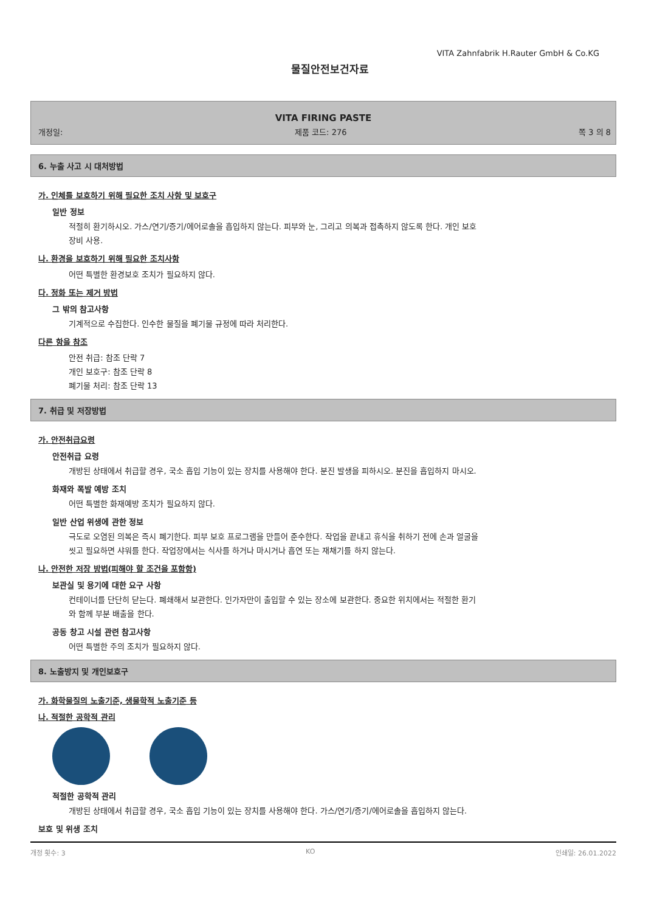VITA Zahnfabrik H.Rauter GmbH & Co.KG
물질안전보건자료
VITA FIRING PASTE
개정일: 제품 코드: 276 쪽 3 의 8
6. 누출 사고 시 대처방법
가. 인체를 보호하기 위해 필요한 조치 사항 및 보호구
일반 정보
적절히 환기하시오. 가스/연기/증기/에어로솔을 흡입하지 않는다. 피부와 눈, 그리고 의복과 접촉하지 않도록 한다. 개인 보호 장비 사용.
나. 환경을 보호하기 위해 필요한 조치사항
어떤 특별한 환경보호 조치가 필요하지 않다.
다. 정화 또는 제거 방법
그 밖의 참고사항
기계적으로 수집한다. 인수한 물질을 폐기물 규정에 따라 처리한다.
다른 항을 참조
안전 취급: 참조 단락 7
개인 보호구: 참조 단락 8
폐기물 처리: 참조 단락 13
7. 취급 및 저장방법
가. 안전취급요령
안전취급 요령
개방된 상태에서 취급할 경우, 국소 흡입 기능이 있는 장치를 사용해야 한다. 분진 발생을 피하시오. 분진을 흡입하지 마시오.
화재와 폭발 예방 조치
어떤 특별한 화재예방 조치가 필요하지 않다.
일반 산업 위생에 관한 정보
극도로 오염된 의복은 즉시 폐기한다. 피부 보호 프로그램을 만들어 준수한다. 작업을 끝내고 휴식을 취하기 전에 손과 얼굴을 씻고 필요하면 샤워를 한다. 작업장에서는 식사를 하거나 마시거나 흡연 또는 재채기를 하지 않는다.
나. 안전한 저장 방법(피해야 할 조건을 포함함)
보관실 및 용기에 대한 요구 사항
컨테이너를 단단히 닫는다. 폐쇄해서 보관한다. 인가자만이 출입할 수 있는 장소에 보관한다. 중요한 위치에서는 적절한 환기와 함께 부분 배출을 한다.
공동 창고 시설 관련 참고사항
어떤 특별한 주의 조치가 필요하지 않다.
8. 노출방지 및 개인보호구
가. 화학물질의 노출기준, 생물학적 노출기준 등
나. 적절한 공학적 관리
적절한 공학적 관리
개방된 상태에서 취급할 경우, 국소 흡입 기능이 있는 장치를 사용해야 한다. 가스/연기/증기/에어로솔을 흡입하지 않는다.
보호 및 위생 조치
개정 횟수: 3 KO 인쇄일: 26.01.2022